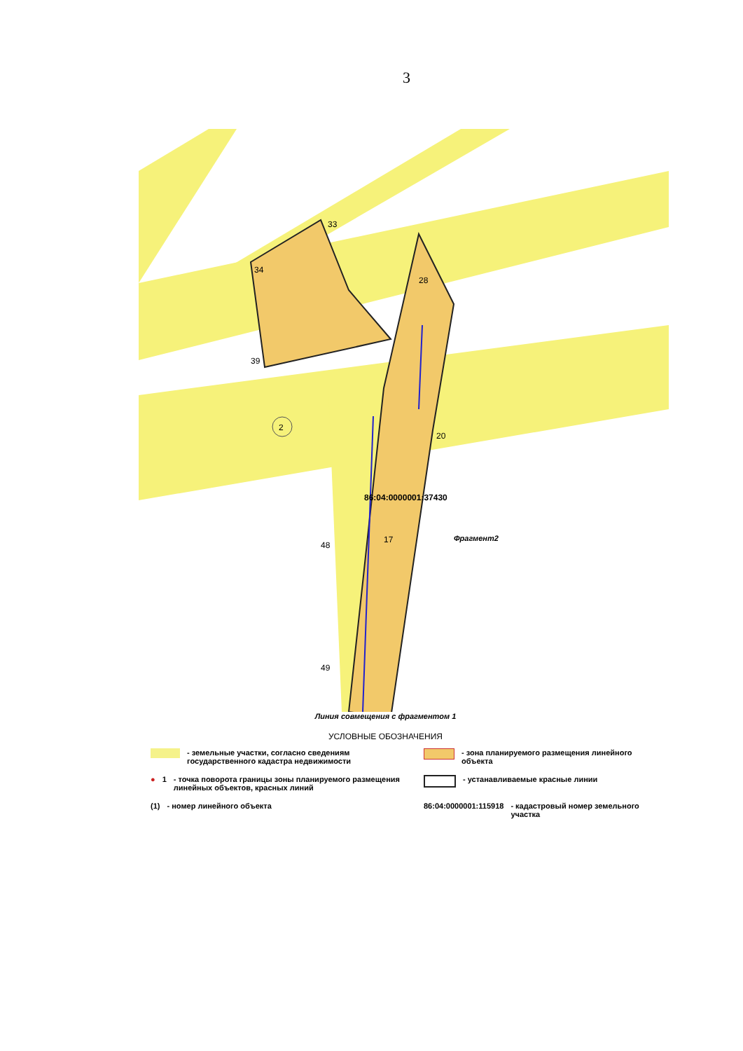3
2
33
34
39
28
20
48
49
17
86:04:0000001:37430
Фрагмент2
Линия совмещения с фрагментом 1
УСЛОВНЫЕ ОБОЗНАЧЕНИЯ
- земельные участки, согласно сведениям государственного кадастра недвижимости
- зона планируемого размещения линейного объекта
● 1 - точка поворота границы зоны планируемого размещения линейных объектов, красных линий
- устанавливаемые красные линии
(1) - номер линейного объекта
86:04:0000001:115918 - кадастровый номер земельного участка